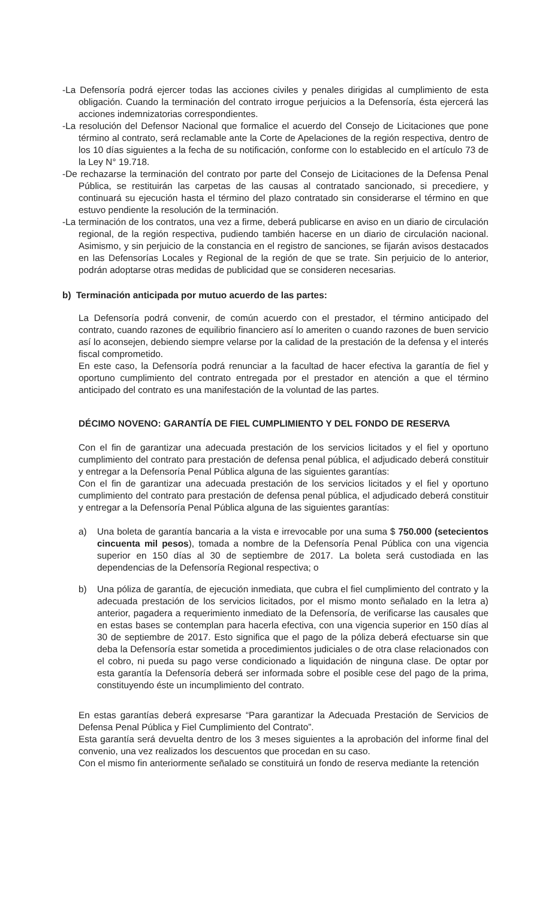-La Defensoría podrá ejercer todas las acciones civiles y penales dirigidas al cumplimiento de esta obligación. Cuando la terminación del contrato irrogue perjuicios a la Defensoría, ésta ejercerá las acciones indemnizatorias correspondientes.
-La resolución del Defensor Nacional que formalice el acuerdo del Consejo de Licitaciones que pone término al contrato, será reclamable ante la Corte de Apelaciones de la región respectiva, dentro de los 10 días siguientes a la fecha de su notificación, conforme con lo establecido en el artículo 73 de la Ley N° 19.718.
-De rechazarse la terminación del contrato por parte del Consejo de Licitaciones de la Defensa Penal Pública, se restituirán las carpetas de las causas al contratado sancionado, si precediere, y continuará su ejecución hasta el término del plazo contratado sin considerarse el término en que estuvo pendiente la resolución de la terminación.
-La terminación de los contratos, una vez a firme, deberá publicarse en aviso en un diario de circulación regional, de la región respectiva, pudiendo también hacerse en un diario de circulación nacional. Asimismo, y sin perjuicio de la constancia en el registro de sanciones, se fijarán avisos destacados en las Defensorías Locales y Regional de la región de que se trate. Sin perjuicio de lo anterior, podrán adoptarse otras medidas de publicidad que se consideren necesarias.
b) Terminación anticipada por mutuo acuerdo de las partes:
La Defensoría podrá convenir, de común acuerdo con el prestador, el término anticipado del contrato, cuando razones de equilibrio financiero así lo ameriten o cuando razones de buen servicio así lo aconsejen, debiendo siempre velarse por la calidad de la prestación de la defensa y el interés fiscal comprometido.
En este caso, la Defensoría podrá renunciar a la facultad de hacer efectiva la garantía de fiel y oportuno cumplimiento del contrato entregada por el prestador en atención a que el término anticipado del contrato es una manifestación de la voluntad de las partes.
DÉCIMO NOVENO: GARANTÍA DE FIEL CUMPLIMIENTO Y DEL FONDO DE RESERVA
Con el fin de garantizar una adecuada prestación de los servicios licitados y el fiel y oportuno cumplimiento del contrato para prestación de defensa penal pública, el adjudicado deberá constituir y entregar a la Defensoría Penal Pública alguna de las siguientes garantías:
Con el fin de garantizar una adecuada prestación de los servicios licitados y el fiel y oportuno cumplimiento del contrato para prestación de defensa penal pública, el adjudicado deberá constituir y entregar a la Defensoría Penal Pública alguna de las siguientes garantías:
a) Una boleta de garantía bancaria a la vista e irrevocable por una suma $ 750.000 (setecientos cincuenta mil pesos), tomada a nombre de la Defensoría Penal Pública con una vigencia superior en 150 días al 30 de septiembre de 2017. La boleta será custodiada en las dependencias de la Defensoría Regional respectiva; o
b) Una póliza de garantía, de ejecución inmediata, que cubra el fiel cumplimiento del contrato y la adecuada prestación de los servicios licitados, por el mismo monto señalado en la letra a) anterior, pagadera a requerimiento inmediato de la Defensoría, de verificarse las causales que en estas bases se contemplan para hacerla efectiva, con una vigencia superior en 150 días al 30 de septiembre de 2017. Esto significa que el pago de la póliza deberá efectuarse sin que deba la Defensoría estar sometida a procedimientos judiciales o de otra clase relacionados con el cobro, ni pueda su pago verse condicionado a liquidación de ninguna clase. De optar por esta garantía la Defensoría deberá ser informada sobre el posible cese del pago de la prima, constituyendo éste un incumplimiento del contrato.
En estas garantías deberá expresarse “Para garantizar la Adecuada Prestación de Servicios de Defensa Penal Pública y Fiel Cumplimiento del Contrato”.
Esta garantía será devuelta dentro de los 3 meses siguientes a la aprobación del informe final del convenio, una vez realizados los descuentos que procedan en su caso.
Con el mismo fin anteriormente señalado se constituirá un fondo de reserva mediante la retención